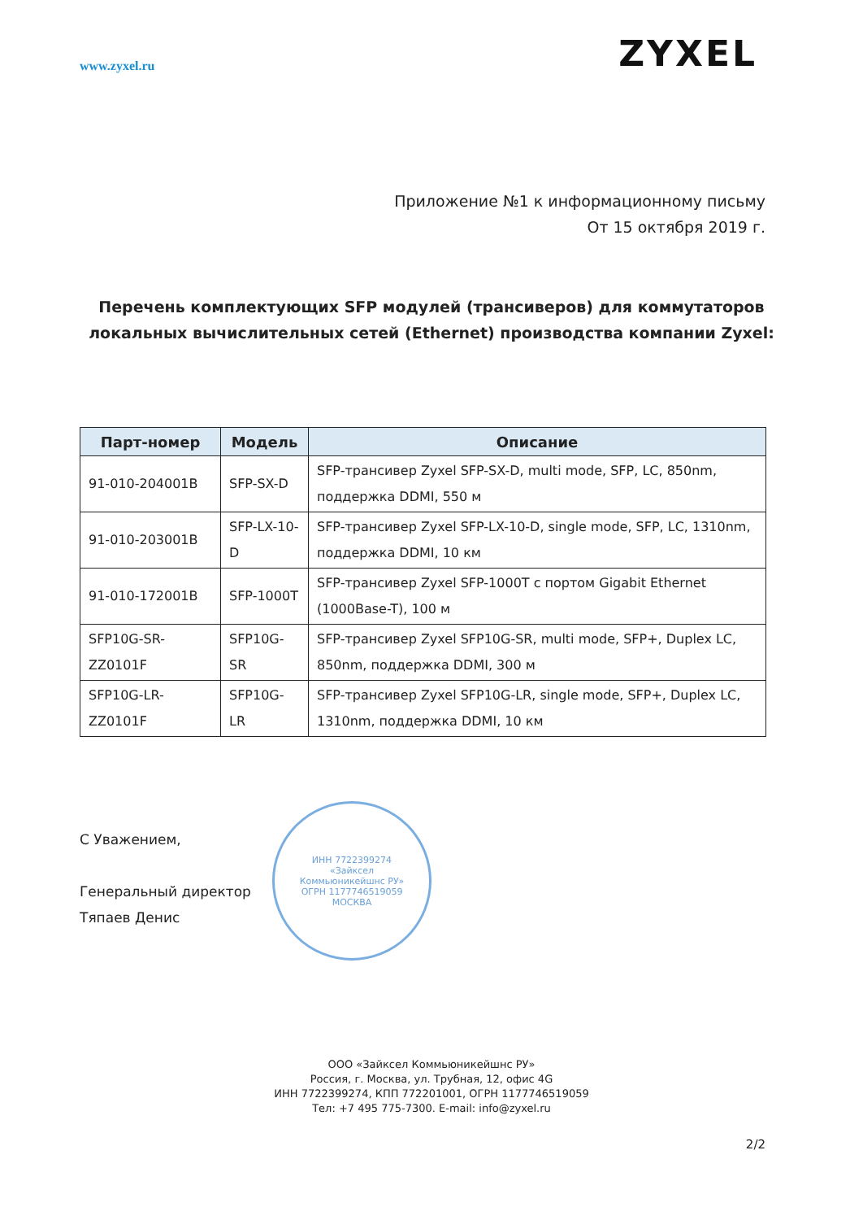www.zyxel.ru
ZYXEL
Приложение №1 к информационному письму
От 15 октября 2019 г.
Перечень комплектующих SFP модулей (трансиверов) для коммутаторов локальных вычислительных сетей (Ethernet) производства компании Zyxel:
| Парт-номер | Модель | Описание |
| --- | --- | --- |
| 91-010-204001B | SFP-SX-D | SFP-трансивер Zyxel SFP-SX-D, multi mode, SFP, LC, 850nm, поддержка DDMI, 550 м |
| 91-010-203001B | SFP-LX-10-D | SFP-трансивер Zyxel SFP-LX-10-D, single mode, SFP, LC, 1310nm, поддержка DDMI, 10 км |
| 91-010-172001B | SFP-1000T | SFP-трансивер Zyxel SFP-1000T с портом Gigabit Ethernet (1000Base-T), 100 м |
| SFP10G-SR-ZZ0101F | SFP10G-SR | SFP-трансивер Zyxel SFP10G-SR, multi mode, SFP+, Duplex LC, 850nm, поддержка DDMI, 300 м |
| SFP10G-LR-ZZ0101F | SFP10G-LR | SFP-трансивер Zyxel SFP10G-LR, single mode, SFP+, Duplex LC, 1310nm, поддержка DDMI, 10 км |
С Уважением,
Генеральный директор
Тяпаев Денис
ИНН 7722399274
«Зайксел
Коммьюникейшнс РУ»
ОГРН 1177746519059
МОСКВА
ООО «Зайксел Коммьюникейшнс РУ»
Россия, г. Москва, ул. Трубная, 12, офис 4G
ИНН 7722399274, КПП 772201001, ОГРН 1177746519059
Тел: +7 495 775-7300. E-mail: info@zyxel.ru
2/2